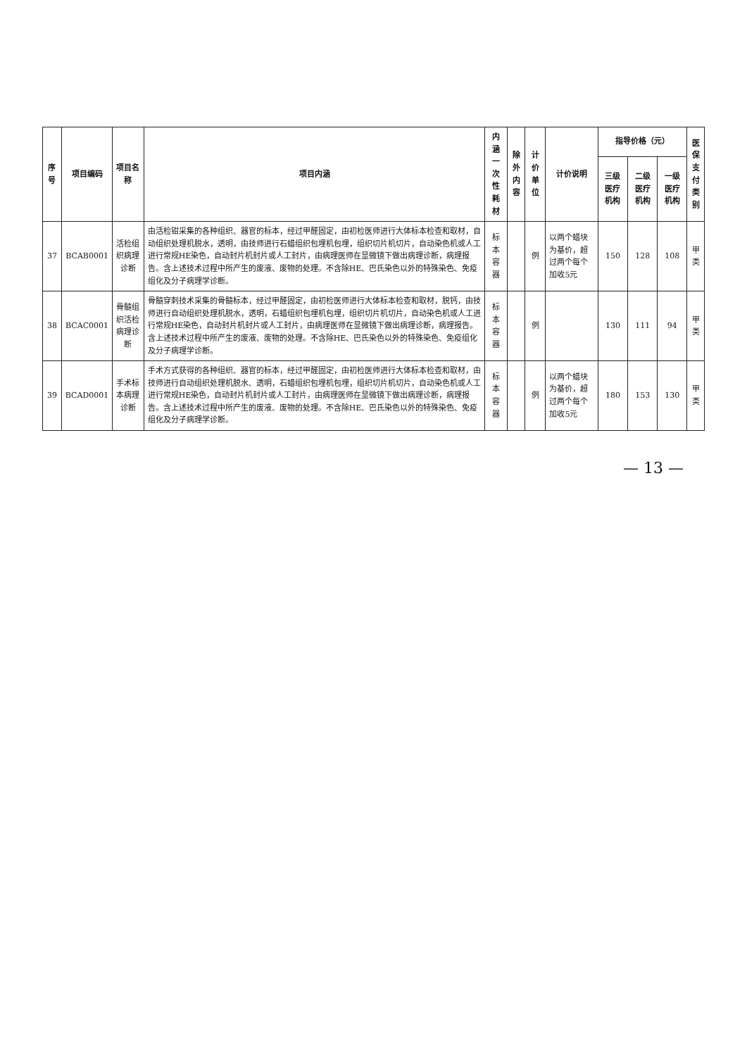| 序号 | 项目编码 | 项目名称 | 项目内涵 | 内涵 一次性耗材 | 除外 内容 | 计价单位 | 计价说明 | 指导价格（元） | | | 医保 支付 类别 |
| --- | --- | --- | --- | --- | --- | --- | --- | --- | --- | --- | --- |
| | | | | | | | | 三级医疗机构 | 二级医疗机构 | 一级医疗机构 | |
| 37 | BCAB0001 | 活检组织病理诊断 | 由活检钳采集的各种组织、器官的标本，经过甲醛固定，由初检医师进行大体标本检查和取材，自动组织处理机脱水，透明，由技师进行石蜡组织包埋机包埋，组织切片机切片，自动染色机或人工进行常规HE染色，自动封片机封片或人工封片，由病理医师在显微镜下做出病理诊断，病理报告。含上述技术过程中所产生的废液、废物的处理。不含除HE、巴氏染色以外的特殊染色、免疫组化及分子病理学诊断。 | 标本容器 | | 例 | 以两个蜡块为基价，超过两个每个加收5元 | 150 | 128 | 108 | 甲类 |
| 38 | BCAC0001 | 骨髓组织活检病理诊断 | 骨髓穿刺技术采集的骨髓标本，经过甲醛固定，由初检医师进行大体标本检查和取材，脱钙，由技师进行自动组织处理机脱水，透明，石蜡组织包埋机包埋，组织切片机切片，自动染色机或人工进行常规HE染色，自动封片机封片或人工封片，由病理医师在显微镜下做出病理诊断，病理报告。含上述技术过程中所产生的废液、废物的处理。不含除HE、巴氏染色以外的特殊染色、免疫组化及分子病理学诊断。 | 标本容器 | | 例 | | 130 | 111 | 94 | 甲类 |
| 39 | BCAD0001 | 手术标本病理诊断 | 手术方式获得的各种组织、器官的标本，经过甲醛固定，由初检医师进行大体标本检查和取材，由技师进行自动组织处理机脱水、透明，石蜡组织包埋机包埋，组织切片机切片，自动染色机或人工进行常规HE染色，自动封片机封片或人工封片，由病理医师在显微镜下做出病理诊断，病理报告。含上述技术过程中所产生的废液、废物的处理。不含除HE、巴氏染色以外的特殊染色、免疫组化及分子病理学诊断。 | 标本容器 | | 例 | 以两个蜡块为基价，超过两个每个加收5元 | 180 | 153 | 130 | 甲类 |
— 13 —